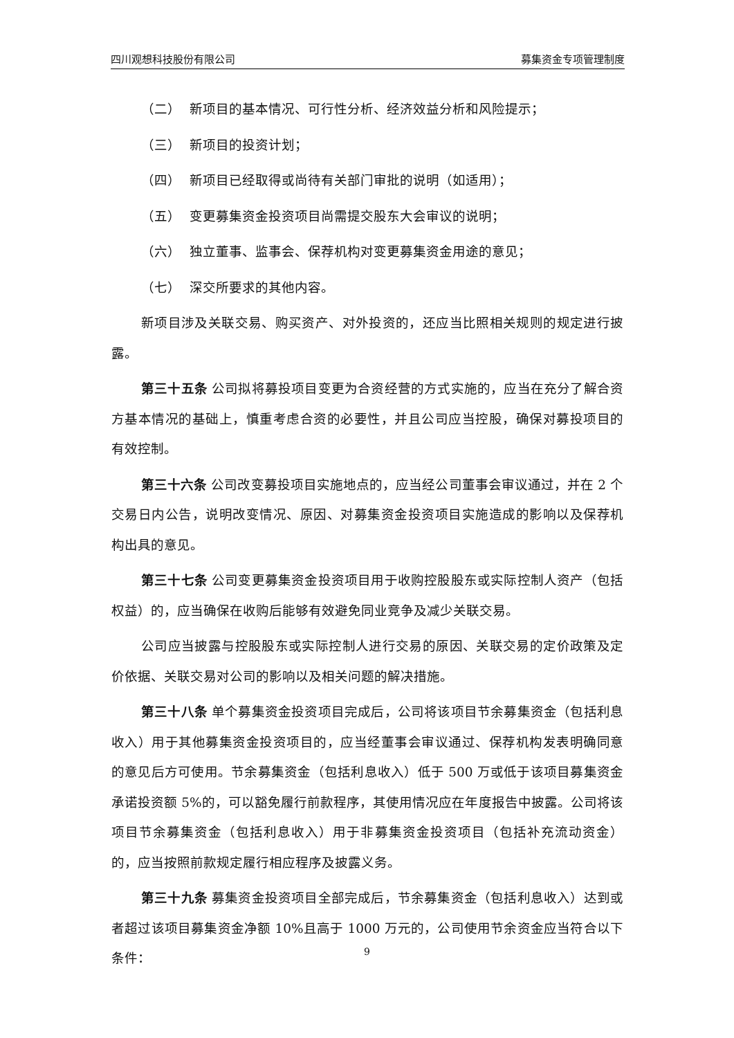四川观想科技股份有限公司 募集资金专项管理制度
（二） 新项目的基本情况、可行性分析、经济效益分析和风险提示；
（三） 新项目的投资计划；
（四） 新项目已经取得或尚待有关部门审批的说明（如适用）；
（五） 变更募集资金投资项目尚需提交股东大会审议的说明；
（六） 独立董事、监事会、保荐机构对变更募集资金用途的意见；
（七） 深交所要求的其他内容。
新项目涉及关联交易、购买资产、对外投资的，还应当比照相关规则的规定进行披露。
第三十五条 公司拟将募投项目变更为合资经营的方式实施的，应当在充分了解合资方基本情况的基础上，慎重考虑合资的必要性，并且公司应当控股，确保对募投项目的有效控制。
第三十六条 公司改变募投项目实施地点的，应当经公司董事会审议通过，并在 2 个交易日内公告，说明改变情况、原因、对募集资金投资项目实施造成的影响以及保荐机构出具的意见。
第三十七条 公司变更募集资金投资项目用于收购控股股东或实际控制人资产（包括权益）的，应当确保在收购后能够有效避免同业竞争及减少关联交易。
公司应当披露与控股股东或实际控制人进行交易的原因、关联交易的定价政策及定价依据、关联交易对公司的影响以及相关问题的解决措施。
第三十八条 单个募集资金投资项目完成后，公司将该项目节余募集资金（包括利息收入）用于其他募集资金投资项目的，应当经董事会审议通过、保荐机构发表明确同意的意见后方可使用。节余募集资金（包括利息收入）低于 500 万或低于该项目募集资金承诺投资额 5%的，可以豁免履行前款程序，其使用情况应在年度报告中披露。公司将该项目节余募集资金（包括利息收入）用于非募集资金投资项目（包括补充流动资金）的，应当按照前款规定履行相应程序及披露义务。
第三十九条 募集资金投资项目全部完成后，节余募集资金（包括利息收入）达到或者超过该项目募集资金净额 10%且高于 1000 万元的，公司使用节余资金应当符合以下条件：
9